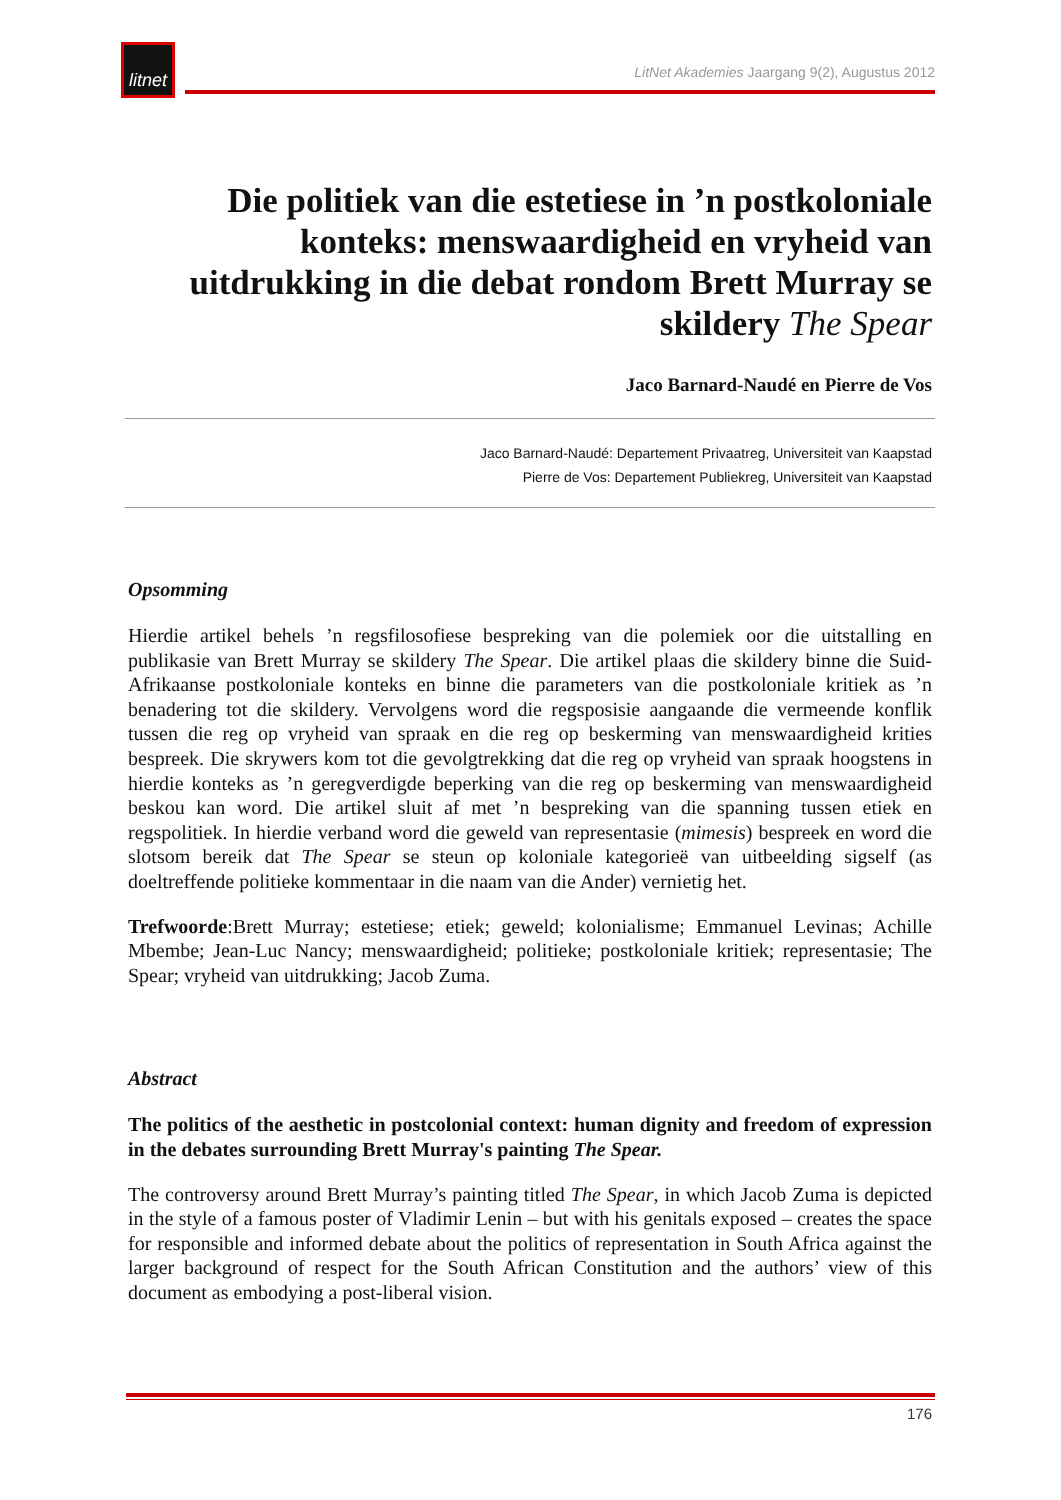litnet
LitNet Akademies Jaargang 9(2), Augustus 2012
Die politiek van die estetiese in ’n postkoloniale konteks: menswaardigheid en vryheid van uitdrukking in die debat rondom Brett Murray se skildery The Spear
Jaco Barnard-Naudé en Pierre de Vos
Jaco Barnard-Naudé: Departement Privaatreg, Universiteit van Kaapstad
Pierre de Vos: Departement Publiekreg, Universiteit van Kaapstad
Opsomming
Hierdie artikel behels ’n regsfilosofiese bespreking van die polemiek oor die uitstalling en publikasie van Brett Murray se skildery The Spear. Die artikel plaas die skildery binne die Suid-Afrikaanse postkoloniale konteks en binne die parameters van die postkoloniale kritiek as ’n benadering tot die skildery. Vervolgens word die regsposisie aangaande die vermeende konflik tussen die reg op vryheid van spraak en die reg op beskerming van menswaardigheid krities bespreek. Die skrywers kom tot die gevolgtrekking dat die reg op vryheid van spraak hoogstens in hierdie konteks as ’n geregverdigde beperking van die reg op beskerming van menswaardigheid beskou kan word. Die artikel sluit af met ’n bespreking van die spanning tussen etiek en regspolitiek. In hierdie verband word die geweld van representasie (mimesis) bespreek en word die slotsom bereik dat The Spear se steun op koloniale kategorieë van uitbeelding sigself (as doeltreffende politieke kommentaar in die naam van die Ander) vernietig het.
Trefwoorde:Brett Murray; estetiese; etiek; geweld; kolonialisme; Emmanuel Levinas; Achille Mbembe; Jean-Luc Nancy; menswaardigheid; politieke; postkoloniale kritiek; representasie; The Spear; vryheid van uitdrukking; Jacob Zuma.
Abstract
The politics of the aesthetic in postcolonial context: human dignity and freedom of expression in the debates surrounding Brett Murray's painting The Spear.
The controversy around Brett Murray’s painting titled The Spear, in which Jacob Zuma is depicted in the style of a famous poster of Vladimir Lenin – but with his genitals exposed – creates the space for responsible and informed debate about the politics of representation in South Africa against the larger background of respect for the South African Constitution and the authors’ view of this document as embodying a post-liberal vision.
176